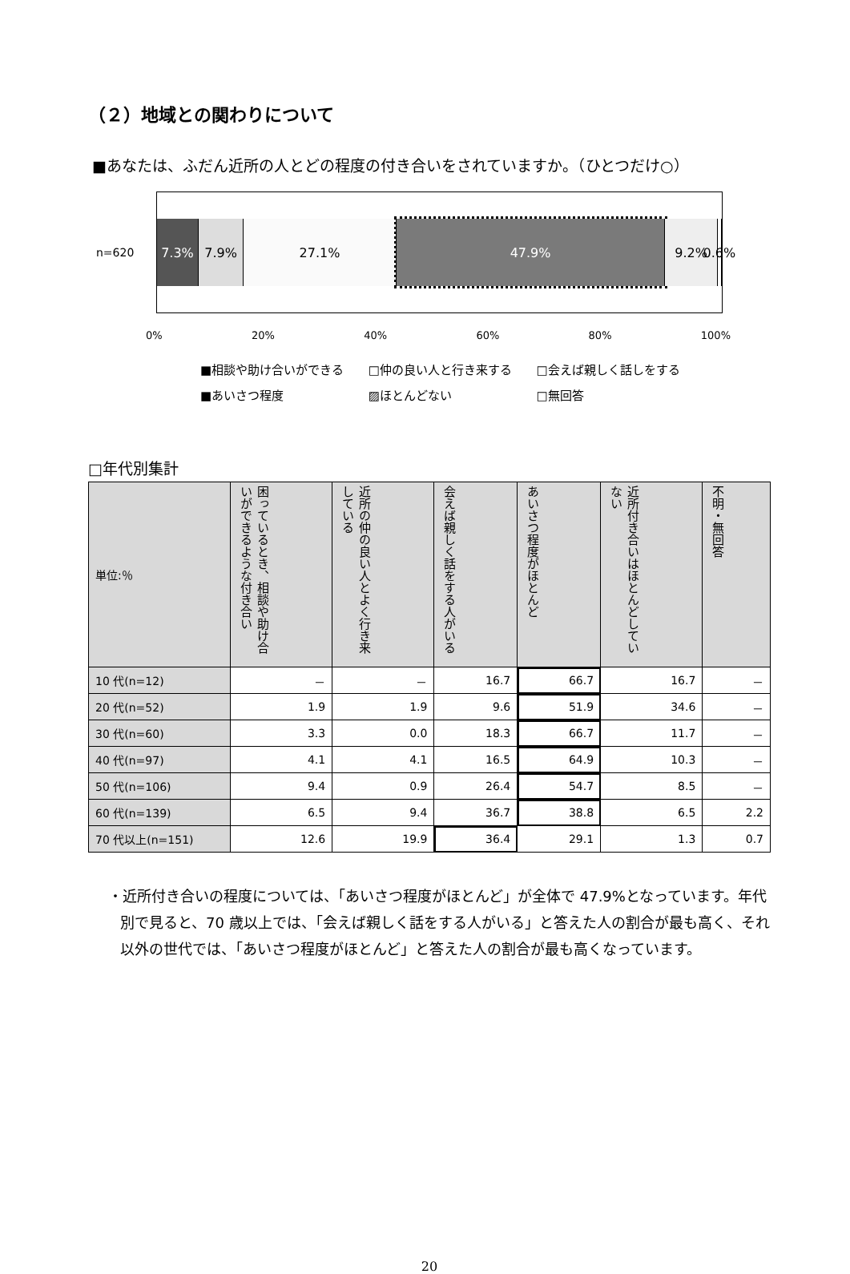（２）地域との関わりについて
■あなたは、ふだん近所の人とどの程度の付き合いをされていますか。（ひとつだけ○）
n=620
7.3% 7.9% 27.1% 47.9% 9.2% 0.6%
0% 20% 40% 60% 80% 100%
■相談や助け合いができる □仲の良い人と行き来する □会えば親しく話しをする
■あいさつ程度 ▨ほとんどない □無回答
□年代別集計
| 単位:％ | 困っているとき、相談や助け合いができるような付き合い | 近所の仲の良い人とよく行き来している | 会えば親しく話をする人がいる | あいさつ程度がほとんど | 近所付き合いはほとんどしていない | 不明・無回答 |
| --- | --- | --- | --- | --- | --- | --- |
| 10 代(n=12) | － | － | 16.7 | 66.7 | 16.7 | － |
| 20 代(n=52) | 1.9 | 1.9 | 9.6 | 51.9 | 34.6 | － |
| 30 代(n=60) | 3.3 | 0.0 | 18.3 | 66.7 | 11.7 | － |
| 40 代(n=97) | 4.1 | 4.1 | 16.5 | 64.9 | 10.3 | － |
| 50 代(n=106) | 9.4 | 0.9 | 26.4 | 54.7 | 8.5 | － |
| 60 代(n=139) | 6.5 | 9.4 | 36.7 | 38.8 | 6.5 | 2.2 |
| 70 代以上(n=151) | 12.6 | 19.9 | 36.4 | 29.1 | 1.3 | 0.7 |
・近所付き合いの程度については、「あいさつ程度がほとんど」が全体で 47.9%となっています。年代別で見ると、70 歳以上では、「会えば親しく話をする人がいる」と答えた人の割合が最も高く、それ以外の世代では、「あいさつ程度がほとんど」と答えた人の割合が最も高くなっています。
20